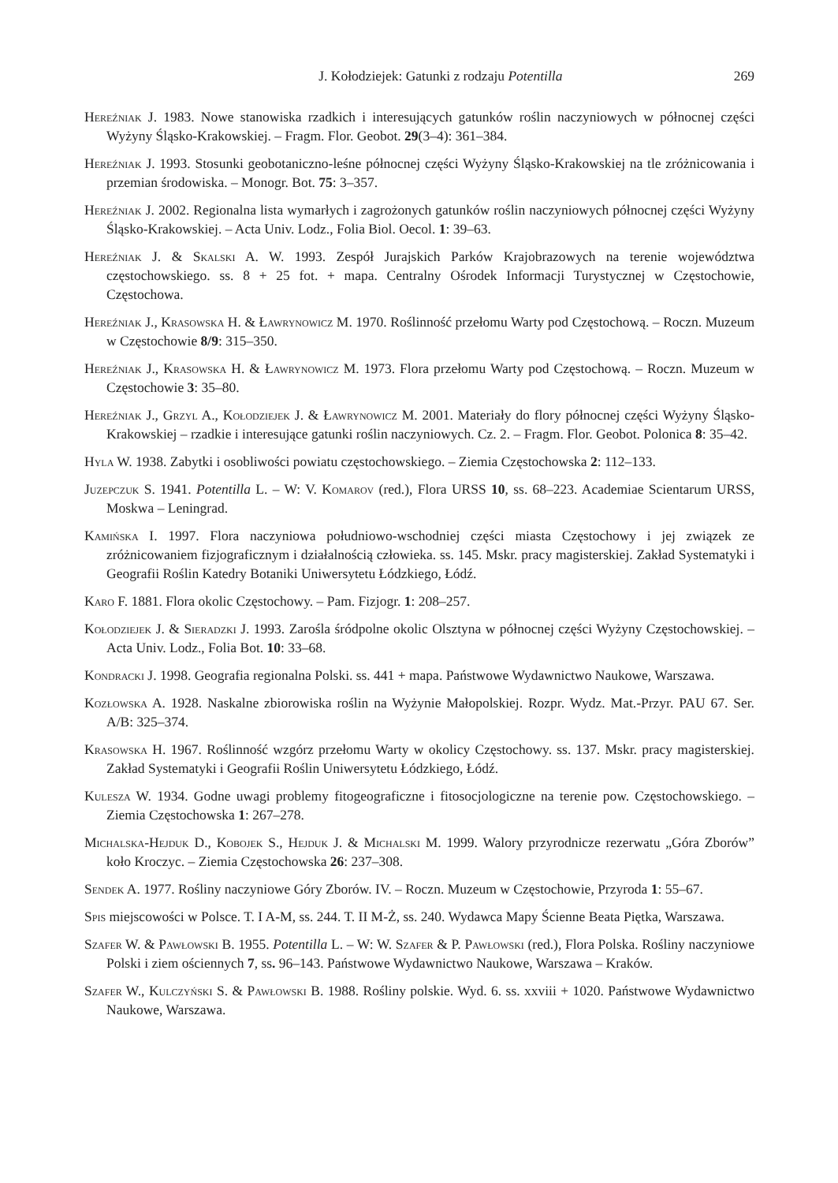J. Kołodziejek: Gatunki z rodzaju Potentilla 269
Hereźniak J. 1983. Nowe stanowiska rzadkich i interesujących gatunków roślin naczyniowych w północnej części Wyżyny Śląsko-Krakowskiej. – Fragm. Flor. Geobot. 29(3–4): 361–384.
Hereźniak J. 1993. Stosunki geobotaniczno-leśne północnej części Wyżyny Śląsko-Krakowskiej na tle zróżnicowania i przemian środowiska. – Monogr. Bot. 75: 3–357.
Hereźniak J. 2002. Regionalna lista wymarłych i zagrożonych gatunków roślin naczyniowych północnej części Wyżyny Śląsko-Krakowskiej. – Acta Univ. Lodz., Folia Biol. Oecol. 1: 39–63.
Hereźniak J. & Skalski A. W. 1993. Zespół Jurajskich Parków Krajobrazowych na terenie województwa częstochowskiego. ss. 8 + 25 fot. + mapa. Centralny Ośrodek Informacji Turystycznej w Częstochowie, Częstochowa.
Hereźniak J., Krasowska H. & Ławrynowicz M. 1970. Roślinność przełomu Warty pod Częstochową. – Roczn. Muzeum w Częstochowie 8/9: 315–350.
Hereźniak J., Krasowska H. & Ławrynowicz M. 1973. Flora przełomu Warty pod Częstochową. – Roczn. Muzeum w Częstochowie 3: 35–80.
Hereźniak J., Grzyl A., Kołodziejek J. & Ławrynowicz M. 2001. Materiały do flory północnej części Wyżyny Śląsko-Krakowskiej – rzadkie i interesujące gatunki roślin naczyniowych. Cz. 2. – Fragm. Flor. Geobot. Polonica 8: 35–42.
Hyla W. 1938. Zabytki i osobliwości powiatu częstochowskiego. – Ziemia Częstochowska 2: 112–133.
Juzepczuk S. 1941. Potentilla L. – W: V. Komarov (red.), Flora URSS 10, ss. 68–223. Academiae Scientarum URSS, Moskwa – Leningrad.
Kamińska I. 1997. Flora naczyniowa południowo-wschodniej części miasta Częstochowy i jej związek ze zróżnicowaniem fizjograficznym i działalnością człowieka. ss. 145. Mskr. pracy magisterskiej. Zakład Systematyki i Geografii Roślin Katedry Botaniki Uniwersytetu Łódzkiego, Łódź.
Karo F. 1881. Flora okolic Częstochowy. – Pam. Fizjogr. 1: 208–257.
Kołodziejek J. & Sieradzki J. 1993. Zarośla śródpolne okolic Olsztyna w północnej części Wyżyny Częstochowskiej. – Acta Univ. Lodz., Folia Bot. 10: 33–68.
Kondracki J. 1998. Geografia regionalna Polski. ss. 441 + mapa. Państwowe Wydawnictwo Naukowe, Warszawa.
Kozłowska A. 1928. Naskalne zbiorowiska roślin na Wyżynie Małopolskiej. Rozpr. Wydz. Mat.-Przyr. PAU 67. Ser. A/B: 325–374.
Krasowska H. 1967. Roślinność wzgórz przełomu Warty w okolicy Częstochowy. ss. 137. Mskr. pracy magisterskiej. Zakład Systematyki i Geografii Roślin Uniwersytetu Łódzkiego, Łódź.
Kulesza W. 1934. Godne uwagi problemy fitogeograficzne i fitosocjologiczne na terenie pow. Częstochowskiego. – Ziemia Częstochowska 1: 267–278.
Michalska-Hejduk D., Kobojek S., Hejduk J. & Michalski M. 1999. Walory przyrodnicze rezerwatu „Góra Zborów” koło Kroczyc. – Ziemia Częstochowska 26: 237–308.
Sendek A. 1977. Rośliny naczyniowe Góry Zborów. IV. – Roczn. Muzeum w Częstochowie, Przyroda 1: 55–67.
Spis miejscowości w Polsce. T. I A-M, ss. 244. T. II M-Ż, ss. 240. Wydawca Mapy Ścienne Beata Piętka, Warszawa.
Szafer W. & Pawłowski B. 1955. Potentilla L. – W: W. Szafer & P. Pawłowski (red.), Flora Polska. Rośliny naczyniowe Polski i ziem ościennych 7, ss. 96–143. Państwowe Wydawnictwo Naukowe, Warszawa – Kraków.
Szafer W., Kulczyński S. & Pawłowski B. 1988. Rośliny polskie. Wyd. 6. ss. xxviii + 1020. Państwowe Wydawnictwo Naukowe, Warszawa.